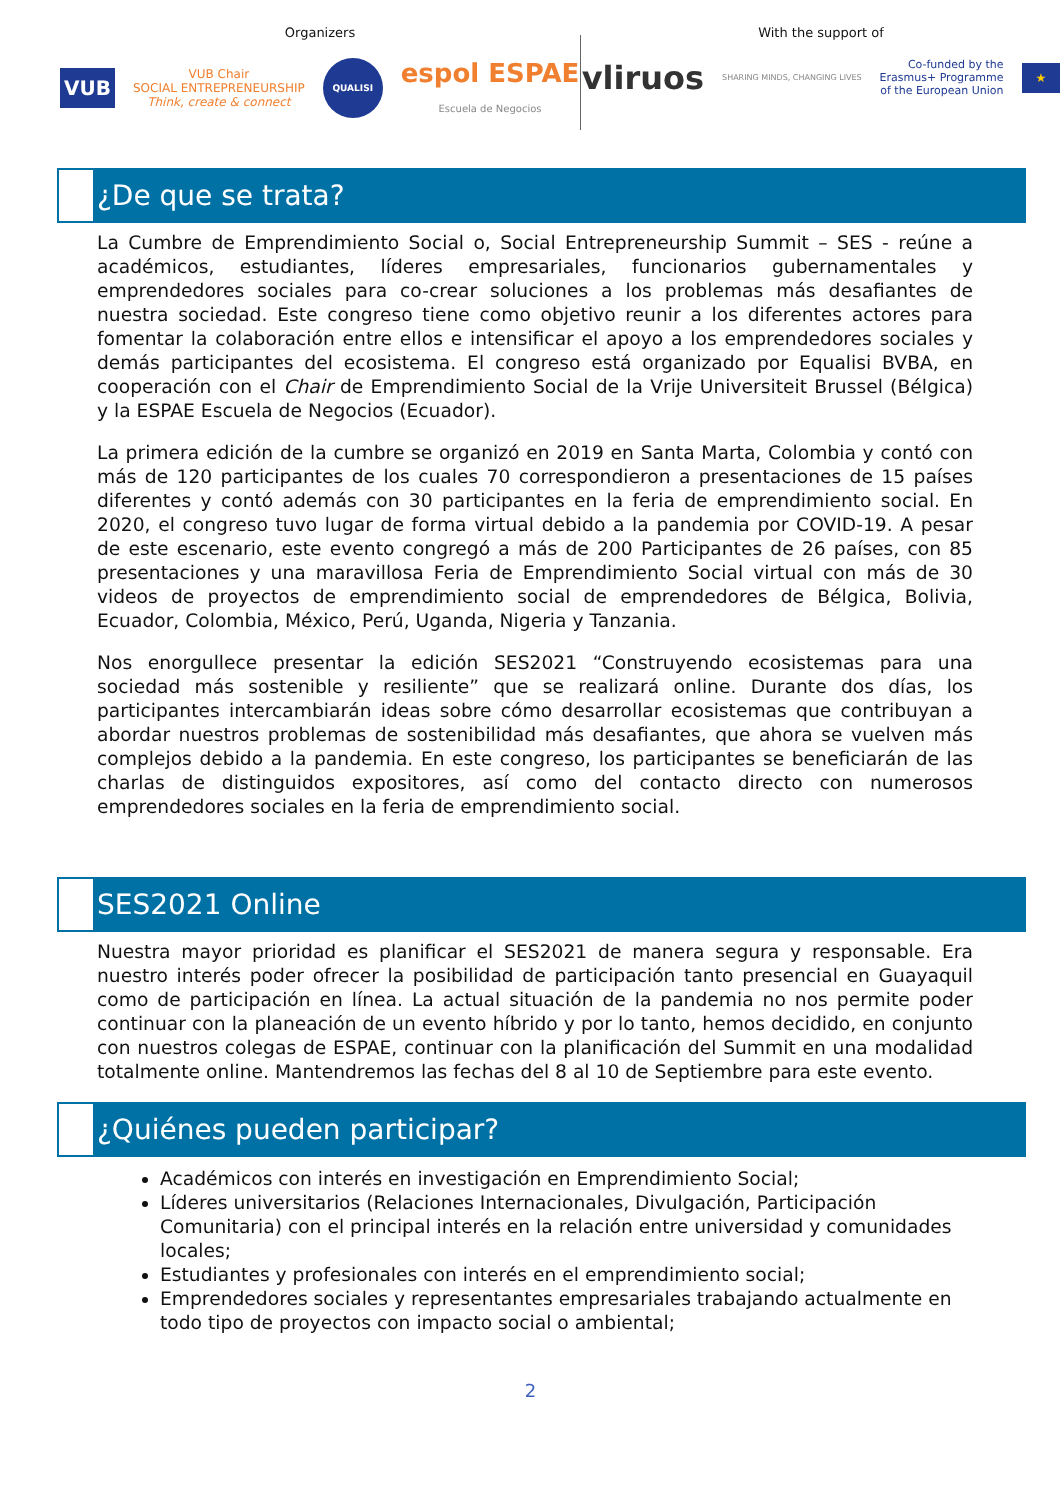Organizers
VUB VUB Chair
SOCIAL ENTREPRENEURSHIP
Think, create & connect QUALISI espol ESPAE
Escuela de Negocios
With the support of
vliruos SHARING MINDS, CHANGING LIVES Co-funded by the
Erasmus+ Programme
of the European Union ★
¿De que se trata?
La Cumbre de Emprendimiento Social o, Social Entrepreneurship Summit – SES - reúne a académicos, estudiantes, líderes empresariales, funcionarios gubernamentales y emprendedores sociales para co-crear soluciones a los problemas más desafiantes de nuestra sociedad. Este congreso tiene como objetivo reunir a los diferentes actores para fomentar la colaboración entre ellos e intensificar el apoyo a los emprendedores sociales y demás participantes del ecosistema. El congreso está organizado por Equalisi BVBA, en cooperación con el Chair de Emprendimiento Social de la Vrije Universiteit Brussel (Bélgica) y la ESPAE Escuela de Negocios (Ecuador).
La primera edición de la cumbre se organizó en 2019 en Santa Marta, Colombia y contó con más de 120 participantes de los cuales 70 correspondieron a presentaciones de 15 países diferentes y contó además con 30 participantes en la feria de emprendimiento social. En 2020, el congreso tuvo lugar de forma virtual debido a la pandemia por COVID-19. A pesar de este escenario, este evento congregó a más de 200 Participantes de 26 países, con 85 presentaciones y una maravillosa Feria de Emprendimiento Social virtual con más de 30 videos de proyectos de emprendimiento social de emprendedores de Bélgica, Bolivia, Ecuador, Colombia, México, Perú, Uganda, Nigeria y Tanzania.
Nos enorgullece presentar la edición SES2021 “Construyendo ecosistemas para una sociedad más sostenible y resiliente” que se realizará online. Durante dos días, los participantes intercambiarán ideas sobre cómo desarrollar ecosistemas que contribuyan a abordar nuestros problemas de sostenibilidad más desafiantes, que ahora se vuelven más complejos debido a la pandemia. En este congreso, los participantes se beneficiarán de las charlas de distinguidos expositores, así como del contacto directo con numerosos emprendedores sociales en la feria de emprendimiento social.
SES2021 Online
Nuestra mayor prioridad es planificar el SES2021 de manera segura y responsable. Era nuestro interés poder ofrecer la posibilidad de participación tanto presencial en Guayaquil como de participación en línea. La actual situación de la pandemia no nos permite poder continuar con la planeación de un evento híbrido y por lo tanto, hemos decidido, en conjunto con nuestros colegas de ESPAE, continuar con la planificación del Summit en una modalidad totalmente online. Mantendremos las fechas del 8 al 10 de Septiembre para este evento.
¿Quiénes pueden participar?
Académicos con interés en investigación en Emprendimiento Social;
Líderes universitarios (Relaciones Internacionales, Divulgación, Participación Comunitaria) con el principal interés en la relación entre universidad y comunidades locales;
Estudiantes y profesionales con interés en el emprendimiento social;
Emprendedores sociales y representantes empresariales trabajando actualmente en todo tipo de proyectos con impacto social o ambiental;
2